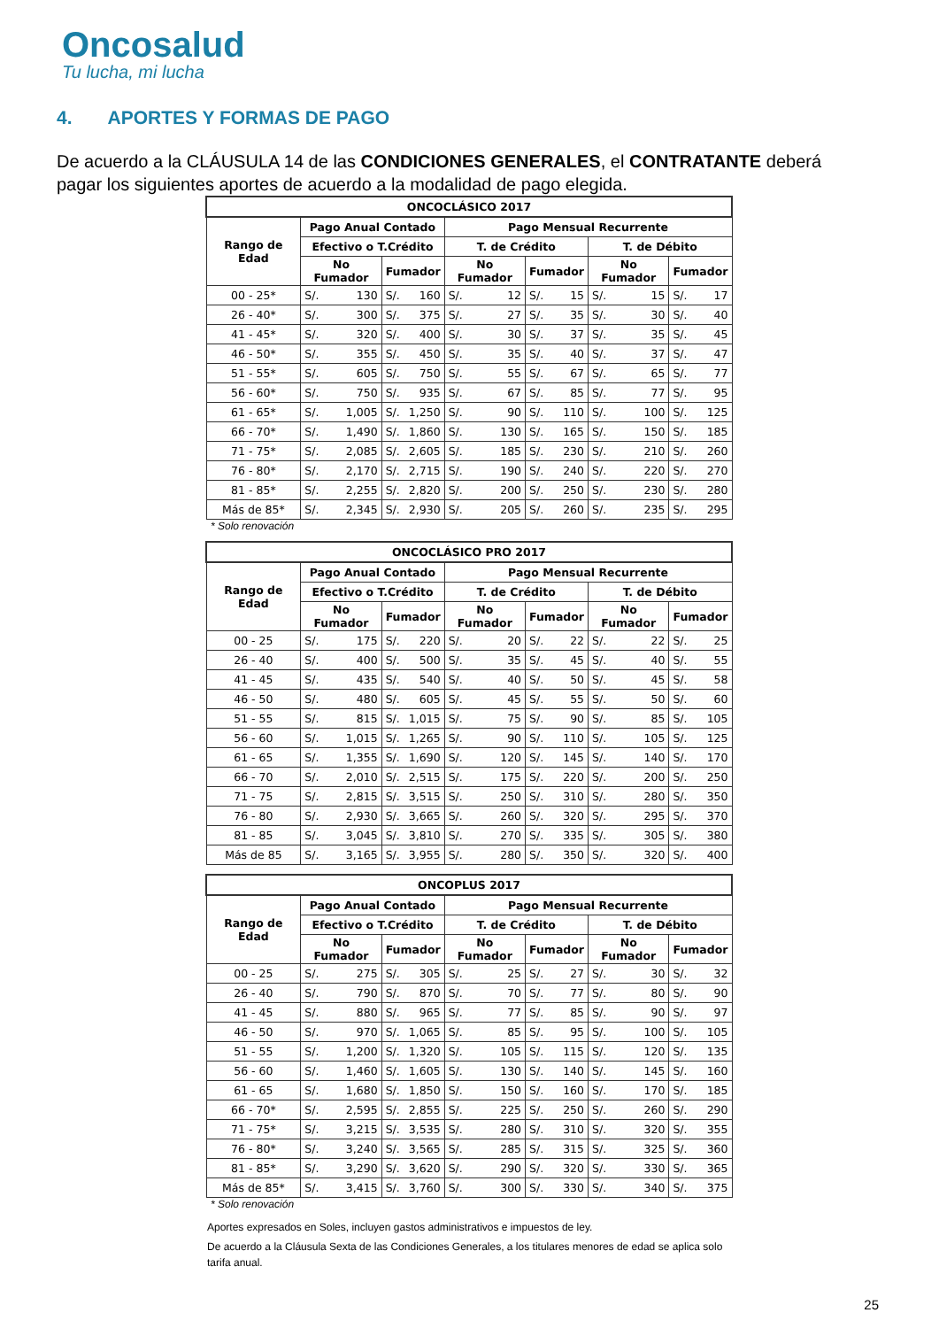Oncosalud
Tu lucha, mi lucha
4. APORTES Y FORMAS DE PAGO
De acuerdo a la CLÁUSULA 14 de las CONDICIONES GENERALES, el CONTRATANTE deberá pagar los siguientes aportes de acuerdo a la modalidad de pago elegida.
| ONCOCLÁSICO 2017 | | | | | | | | | | | | |
| --- | --- | --- | --- | --- | --- | --- | --- | --- | --- | --- | --- | --- |
| Rango de Edad | Pago Anual Contado | | | | Pago Mensual Recurrente | | | | | | | |
| | Efectivo o T.Crédito | | | | T. de Crédito | | | | T. de Débito | | | |
| | No Fumador | | Fumador | | No Fumador | | Fumador | | No Fumador | | Fumador | |
| 00 - 25* | S/. | 130 | S/. | 160 | S/. | 12 | S/. | 15 | S/. | 15 | S/. | 17 |
| 26 - 40* | S/. | 300 | S/. | 375 | S/. | 27 | S/. | 35 | S/. | 30 | S/. | 40 |
| 41 - 45* | S/. | 320 | S/. | 400 | S/. | 30 | S/. | 37 | S/. | 35 | S/. | 45 |
| 46 - 50* | S/. | 355 | S/. | 450 | S/. | 35 | S/. | 40 | S/. | 37 | S/. | 47 |
| 51 - 55* | S/. | 605 | S/. | 750 | S/. | 55 | S/. | 67 | S/. | 65 | S/. | 77 |
| 56 - 60* | S/. | 750 | S/. | 935 | S/. | 67 | S/. | 85 | S/. | 77 | S/. | 95 |
| 61 - 65* | S/. | 1,005 | S/. | 1,250 | S/. | 90 | S/. | 110 | S/. | 100 | S/. | 125 |
| 66 - 70* | S/. | 1,490 | S/. | 1,860 | S/. | 130 | S/. | 165 | S/. | 150 | S/. | 185 |
| 71 - 75* | S/. | 2,085 | S/. | 2,605 | S/. | 185 | S/. | 230 | S/. | 210 | S/. | 260 |
| 76 - 80* | S/. | 2,170 | S/. | 2,715 | S/. | 190 | S/. | 240 | S/. | 220 | S/. | 270 |
| 81 - 85* | S/. | 2,255 | S/. | 2,820 | S/. | 200 | S/. | 250 | S/. | 230 | S/. | 280 |
| Más de 85* | S/. | 2,345 | S/. | 2,930 | S/. | 205 | S/. | 260 | S/. | 235 | S/. | 295 |
* Solo renovación
| ONCOCLÁSICO PRO 2017 | | | | | | | | | | | | |
| --- | --- | --- | --- | --- | --- | --- | --- | --- | --- | --- | --- | --- |
| Rango de Edad | Pago Anual Contado | | | | Pago Mensual Recurrente | | | | | | | |
| | Efectivo o T.Crédito | | | | T. de Crédito | | | | T. de Débito | | | |
| | No Fumador | | Fumador | | No Fumador | | Fumador | | No Fumador | | Fumador | |
| 00 - 25 | S/. | 175 | S/. | 220 | S/. | 20 | S/. | 22 | S/. | 22 | S/. | 25 |
| 26 - 40 | S/. | 400 | S/. | 500 | S/. | 35 | S/. | 45 | S/. | 40 | S/. | 55 |
| 41 - 45 | S/. | 435 | S/. | 540 | S/. | 40 | S/. | 50 | S/. | 45 | S/. | 58 |
| 46 - 50 | S/. | 480 | S/. | 605 | S/. | 45 | S/. | 55 | S/. | 50 | S/. | 60 |
| 51 - 55 | S/. | 815 | S/. | 1,015 | S/. | 75 | S/. | 90 | S/. | 85 | S/. | 105 |
| 56 - 60 | S/. | 1,015 | S/. | 1,265 | S/. | 90 | S/. | 110 | S/. | 105 | S/. | 125 |
| 61 - 65 | S/. | 1,355 | S/. | 1,690 | S/. | 120 | S/. | 145 | S/. | 140 | S/. | 170 |
| 66 - 70 | S/. | 2,010 | S/. | 2,515 | S/. | 175 | S/. | 220 | S/. | 200 | S/. | 250 |
| 71 - 75 | S/. | 2,815 | S/. | 3,515 | S/. | 250 | S/. | 310 | S/. | 280 | S/. | 350 |
| 76 - 80 | S/. | 2,930 | S/. | 3,665 | S/. | 260 | S/. | 320 | S/. | 295 | S/. | 370 |
| 81 - 85 | S/. | 3,045 | S/. | 3,810 | S/. | 270 | S/. | 335 | S/. | 305 | S/. | 380 |
| Más de 85 | S/. | 3,165 | S/. | 3,955 | S/. | 280 | S/. | 350 | S/. | 320 | S/. | 400 |
| ONCOPLUS 2017 | | | | | | | | | | | | |
| --- | --- | --- | --- | --- | --- | --- | --- | --- | --- | --- | --- | --- |
| Rango de Edad | Pago Anual Contado | | | | Pago Mensual Recurrente | | | | | | | |
| | Efectivo o T.Crédito | | | | T. de Crédito | | | | T. de Débito | | | |
| | No Fumador | | Fumador | | No Fumador | | Fumador | | No Fumador | | Fumador | |
| 00 - 25 | S/. | 275 | S/. | 305 | S/. | 25 | S/. | 27 | S/. | 30 | S/. | 32 |
| 26 - 40 | S/. | 790 | S/. | 870 | S/. | 70 | S/. | 77 | S/. | 80 | S/. | 90 |
| 41 - 45 | S/. | 880 | S/. | 965 | S/. | 77 | S/. | 85 | S/. | 90 | S/. | 97 |
| 46 - 50 | S/. | 970 | S/. | 1,065 | S/. | 85 | S/. | 95 | S/. | 100 | S/. | 105 |
| 51 - 55 | S/. | 1,200 | S/. | 1,320 | S/. | 105 | S/. | 115 | S/. | 120 | S/. | 135 |
| 56 - 60 | S/. | 1,460 | S/. | 1,605 | S/. | 130 | S/. | 140 | S/. | 145 | S/. | 160 |
| 61 - 65 | S/. | 1,680 | S/. | 1,850 | S/. | 150 | S/. | 160 | S/. | 170 | S/. | 185 |
| 66 - 70* | S/. | 2,595 | S/. | 2,855 | S/. | 225 | S/. | 250 | S/. | 260 | S/. | 290 |
| 71 - 75* | S/. | 3,215 | S/. | 3,535 | S/. | 280 | S/. | 310 | S/. | 320 | S/. | 355 |
| 76 - 80* | S/. | 3,240 | S/. | 3,565 | S/. | 285 | S/. | 315 | S/. | 325 | S/. | 360 |
| 81 - 85* | S/. | 3,290 | S/. | 3,620 | S/. | 290 | S/. | 320 | S/. | 330 | S/. | 365 |
| Más de 85* | S/. | 3,415 | S/. | 3,760 | S/. | 300 | S/. | 330 | S/. | 340 | S/. | 375 |
* Solo renovación
Aportes expresados en Soles, incluyen gastos administrativos e impuestos de ley.
De acuerdo a la Cláusula Sexta de las Condiciones Generales, a los titulares menores de edad se aplica solo tarifa anual.
25